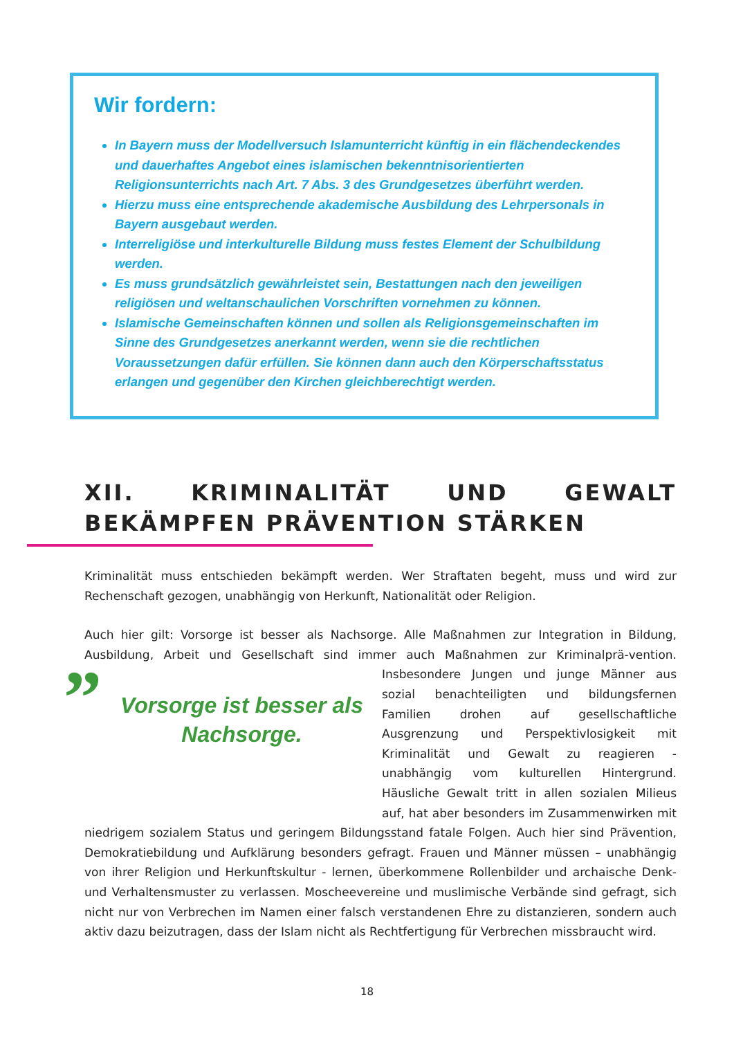Wir fordern:
In Bayern muss der Modellversuch Islamunterricht künftig in ein flächendeckendes und dauerhaftes Angebot eines islamischen bekenntnisorientierten Religionsunterrichts nach Art. 7 Abs. 3 des Grundgesetzes überführt werden.
Hierzu muss eine entsprechende akademische Ausbildung des Lehrpersonals in Bayern ausgebaut werden.
Interreligiöse und interkulturelle Bildung muss festes Element der Schulbildung werden.
Es muss grundsätzlich gewährleistet sein, Bestattungen nach den jeweiligen religiösen und weltanschaulichen Vorschriften vornehmen zu können.
Islamische Gemeinschaften können und sollen als Religionsgemeinschaften im Sinne des Grundgesetzes anerkannt werden, wenn sie die rechtlichen Voraussetzungen dafür erfüllen. Sie können dann auch den Körperschaftsstatus erlangen und gegenüber den Kirchen gleichberechtigt werden.
XII. KRIMINALITÄT UND GEWALT BEKÄMPFEN PRÄVENTION STÄRKEN
Kriminalität muss entschieden bekämpft werden. Wer Straftaten begeht, muss und wird zur Rechenschaft gezogen, unabhängig von Herkunft, Nationalität oder Religion.
Auch hier gilt: Vorsorge ist besser als Nachsorge. Alle Maßnahmen zur Integration in Bildung, Ausbildung, Arbeit und Gesellschaft sind immer auch Maßnahmen zur Kriminalprä-” Vorsorge ist besser als Nachsorge.
vention. Insbesondere Jungen und junge Männer aus sozial benachteiligten und bildungsfernen Familien drohen auf gesellschaftliche Ausgrenzung und Perspektivlosigkeit mit Kriminalität und Gewalt zu reagieren - unabhängig vom kulturellen Hintergrund. Häusliche Gewalt tritt in allen sozialen Milieus auf, hat aber besonders im Zusammenwirken mit niedrigem sozialem Status und geringem Bildungsstand fatale Folgen. Auch hier sind Prävention, Demokratiebildung und Aufklärung besonders gefragt. Frauen und Männer müssen – unabhängig von ihrer Religion und Herkunftskultur - lernen, überkommene Rollenbilder und archaische Denk- und Verhaltensmuster zu verlassen. Moscheevereine und muslimische Verbände sind gefragt, sich nicht nur von Verbrechen im Namen einer falsch verstandenen Ehre zu distanzieren, sondern auch aktiv dazu beizutragen, dass der Islam nicht als Rechtfertigung für Verbrechen missbraucht wird.
18